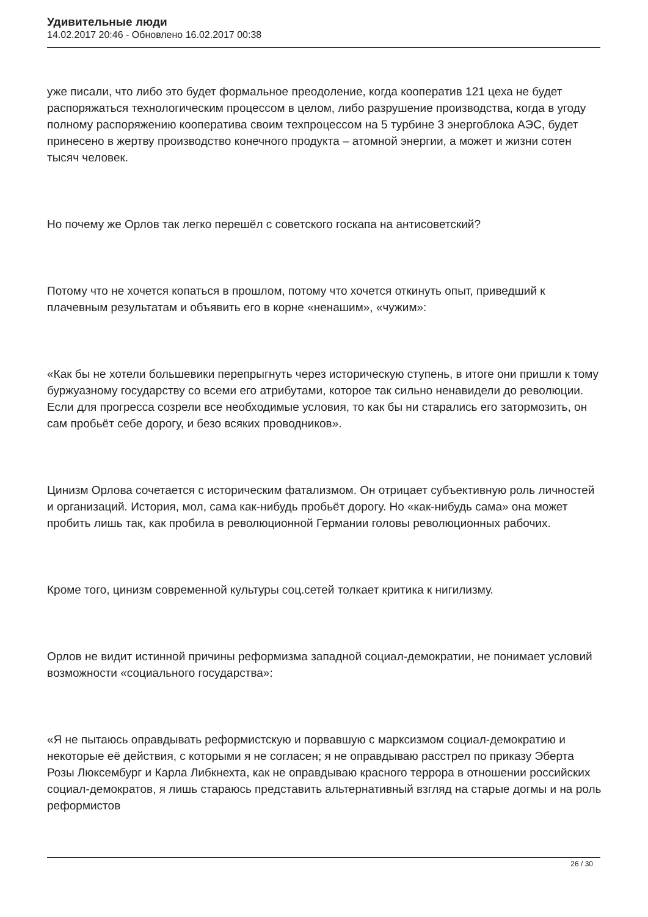Удивительные люди
14.02.2017 20:46 - Обновлено 16.02.2017 00:38
уже писали, что либо это будет формальное преодоление, когда кооператив 121 цеха не будет распоряжаться технологическим процессом в целом, либо разрушение производства, когда в угоду полному распоряжению кооператива своим техпроцессом на 5 турбине 3 энергоблока АЭС, будет принесено в жертву производство конечного продукта – атомной энергии, а может и жизни сотен тысяч человек.
Но почему же Орлов так легко перешёл с советского госкапа на антисоветский?
Потому что не хочется копаться в прошлом, потому что хочется откинуть опыт, приведший к плачевным результатам и объявить его в корне «ненашим», «чужим»:
«Как бы не хотели большевики перепрыгнуть через историческую ступень, в итоге они пришли к тому буржуазному государству со всеми его атрибутами, которое так сильно ненавидели до революции. Если для прогресса созрели все необходимые условия, то как бы ни старались его затормозить, он сам пробьёт себе дорогу, и безо всяких проводников».
Цинизм Орлова сочетается с историческим фатализмом. Он отрицает субъективную роль личностей и организаций. История, мол, сама как-нибудь пробьёт дорогу. Но «как-нибудь сама» она может пробить лишь так, как пробила в революционной Германии головы революционных рабочих.
Кроме того, цинизм современной культуры соц.сетей толкает критика к нигилизму.
Орлов не видит истинной причины реформизма западной социал-демократии, не понимает условий возможности «социального государства»:
«Я не пытаюсь оправдывать реформистскую и порвавшую с марксизмом социал-демократию и некоторые её действия, с которыми я не согласен; я не оправдываю расстрел по приказу Эберта Розы Люксембург и Карла Либкнехта, как не оправдываю красного террора в отношении российских социал-демократов, я лишь стараюсь представить альтернативный взгляд на старые догмы и на роль реформистов
26 / 30